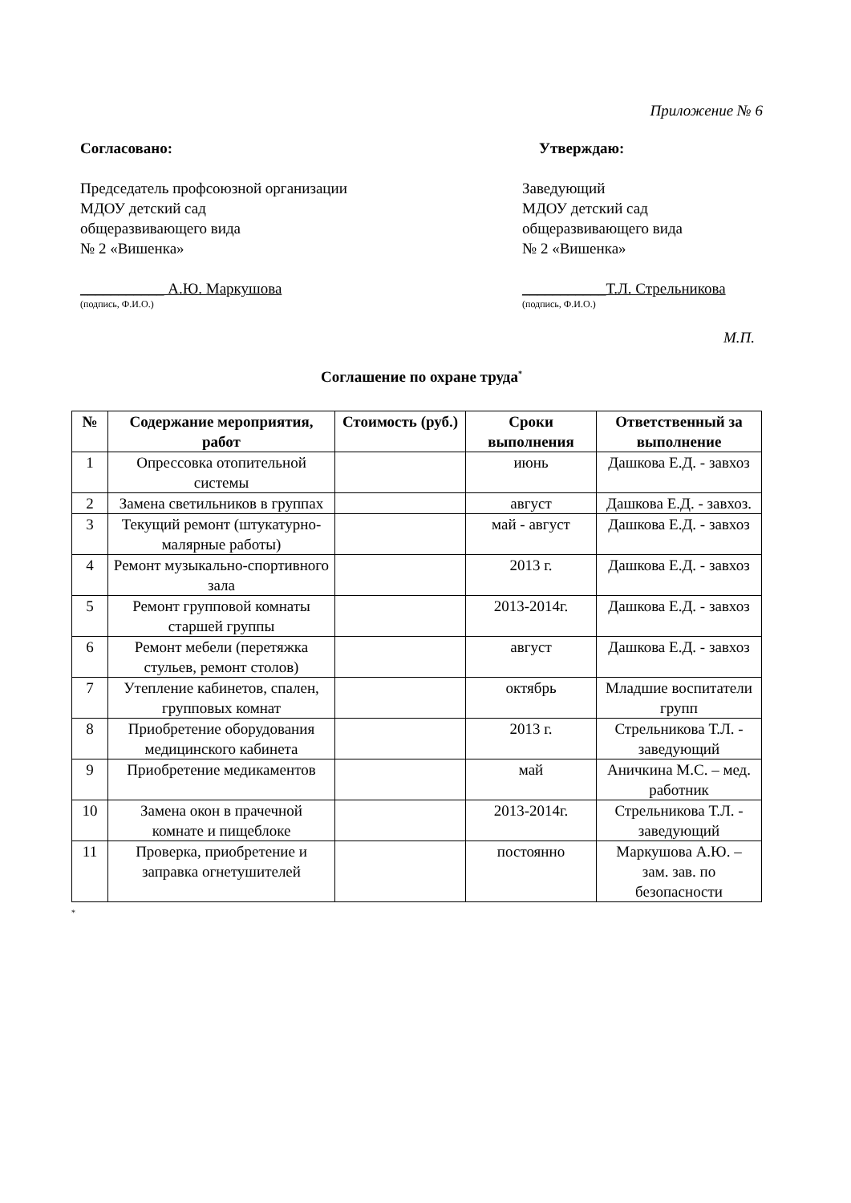Приложение № 6
Согласовано: Утверждаю:
Председатель профсоюзной организации
МДОУ детский сад
общеразвивающего вида
№ 2 «Вишенка»
___________ А.Ю. Маркушова
(подпись, Ф.И.О.)
Заведующий
МДОУ детский сад
общеразвивающего вида
№ 2 «Вишенка»
___________Т.Л. Стрельникова
(подпись, Ф.И.О.)
М.П.
Соглашение по охране труда<sup>*</sup>
| № | Содержание мероприятия, работ | Стоимость (руб.) | Сроки выполнения | Ответственный за выполнение |
| --- | --- | --- | --- | --- |
| 1 | Опрессовка отопительной системы | | июнь | Дашкова Е.Д. - завхоз |
| 2 | Замена светильников в группах | | август | Дашкова Е.Д. - завхоз. |
| 3 | Текущий ремонт (штукатурно-малярные работы) | | май - август | Дашкова Е.Д. - завхоз |
| 4 | Ремонт музыкально-спортивного зала | | 2013 г. | Дашкова Е.Д. - завхоз |
| 5 | Ремонт групповой комнаты старшей группы | | 2013-2014г. | Дашкова Е.Д. - завхоз |
| 6 | Ремонт мебели (перетяжка стульев, ремонт столов) | | август | Дашкова Е.Д. - завхоз |
| 7 | Утепление кабинетов, спален, групповых комнат | | октябрь | Младшие воспитатели групп |
| 8 | Приобретение оборудования медицинского кабинета | | 2013 г. | Стрельникова Т.Л. - заведующий |
| 9 | Приобретение медикаментов | | май | Аничкина М.С. – мед. работник |
| 10 | Замена окон в прачечной комнате и пищеблоке | | 2013-2014г. | Стрельникова Т.Л. - заведующий |
| 11 | Проверка, приобретение и заправка огнетушителей | | постоянно | Маркушова А.Ю. – зам. зав. по безопасности |
*